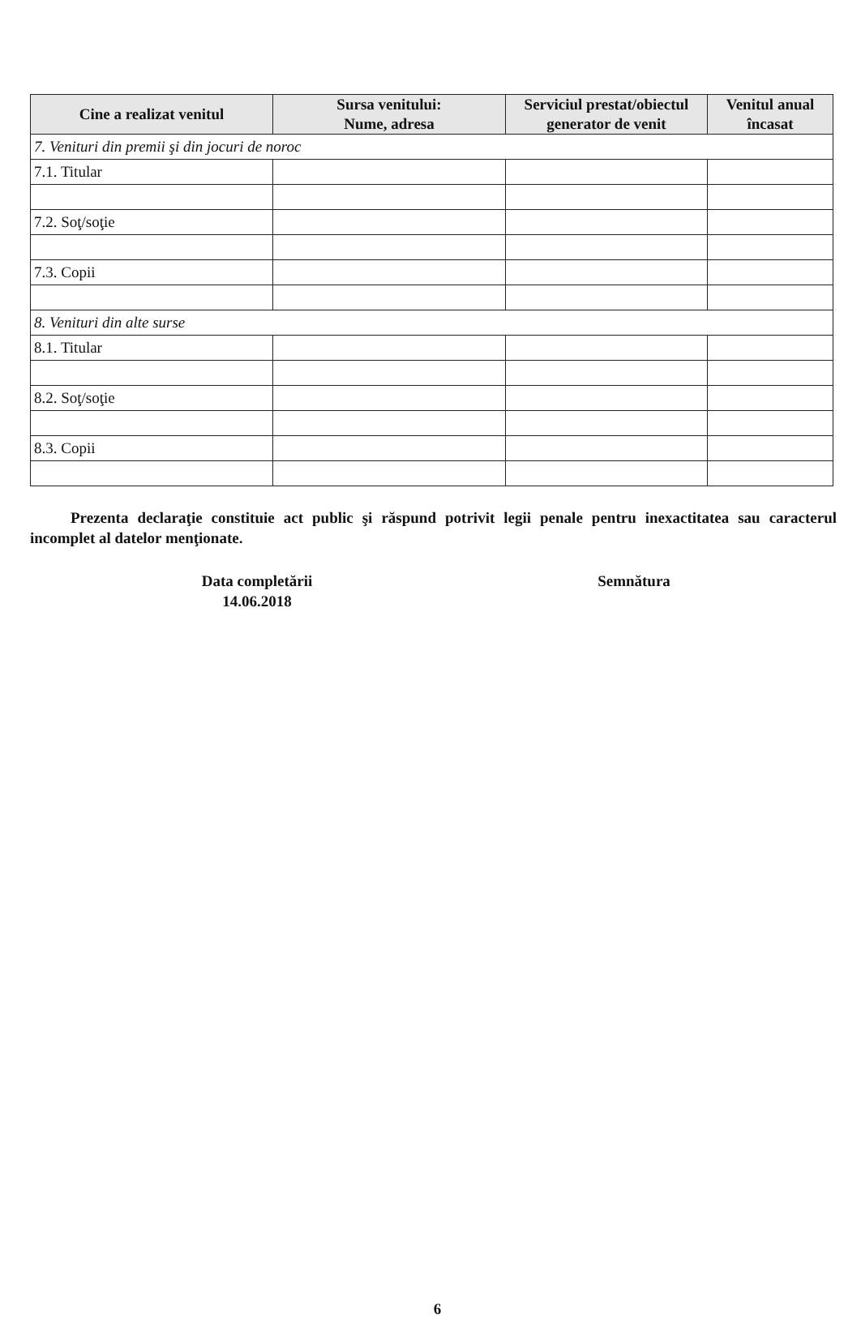| Cine a realizat venitul | Sursa venitului: Nume, adresa | Serviciul prestat/obiectul generator de venit | Venitul anual încasat |
| --- | --- | --- | --- |
| 7. Venituri din premii şi din jocuri de noroc | | | |
| 7.1. Titular | | | |
| 7.2. Soţ/soţie | | | |
| 7.3. Copii | | | |
| 8. Venituri din alte surse | | | |
| 8.1. Titular | | | |
| 8.2. Soţ/soţie | | | |
| 8.3. Copii | | | |
Prezenta declaraţie constituie act public şi răspund potrivit legii penale pentru inexactitatea sau caracterul incomplet al datelor menţionate.
Data completării
14.06.2018
Semnătura
6